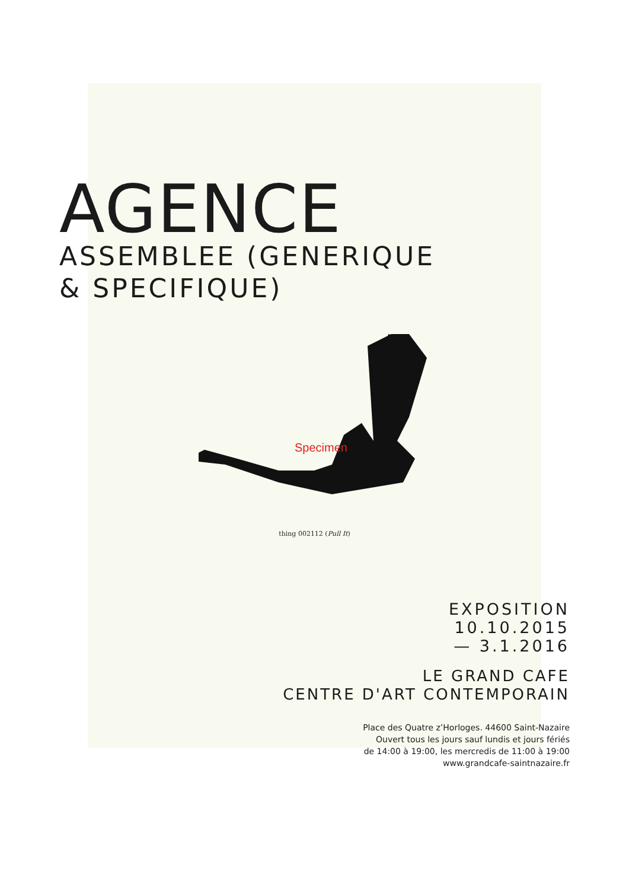AGENCE
ASSEMBLEE (GENERIQUE
& SPECIFIQUE)
Specimen
thing 002112 (Pull It)
EXPOSITION
10.10.2015
— 3.1.2016
LE GRAND CAFE
CENTRE D'ART CONTEMPORAIN
Place des Quatre z’Horloges. 44600 Saint-Nazaire
Ouvert tous les jours sauf lundis et jours fériés
de 14:00 à 19:00, les mercredis de 11:00 à 19:00
www.grandcafe-saintnazaire.fr